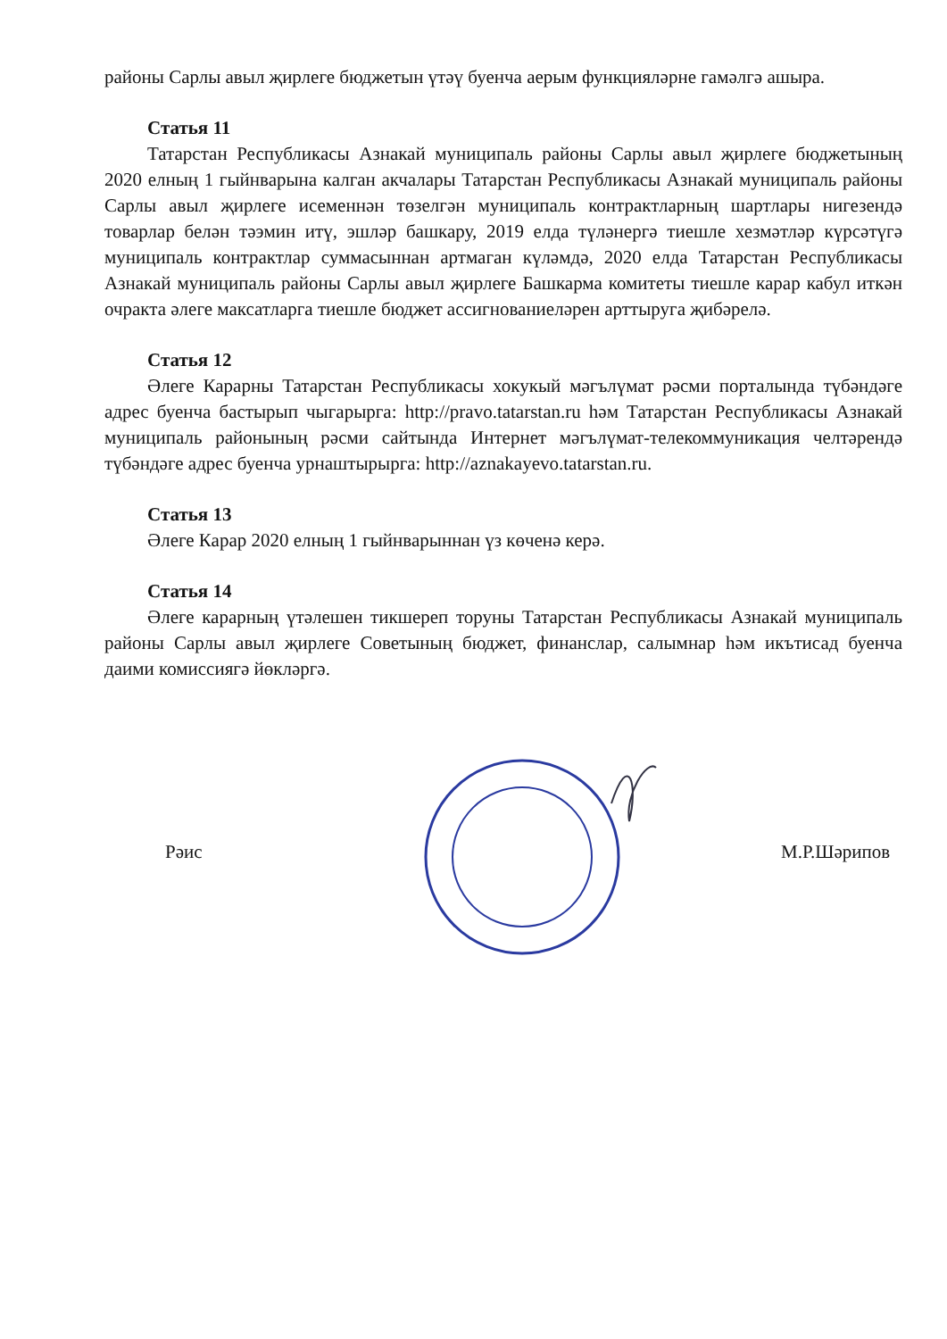районы Сарлы авыл җирлеге бюджетын үтәү буенча аерым функцияләрне гамәлгә ашыра.
Статья 11
Татарстан Республикасы Азнакай муниципаль районы Сарлы авыл җирлеге бюджетының 2020 елның 1 гыйнварына калган акчалары Татарстан Республикасы Азнакай муниципаль районы Сарлы авыл җирлеге исеменнән төзелгән муниципаль контрактларның шартлары нигезендә товарлар белән тәэмин итү, эшләр башкару, 2019 елда түләнергә тиешле хезмәтләр күрсәтүгә муниципаль контрактлар суммасыннан артмаган күләмдә, 2020 елда Татарстан Республикасы Азнакай муниципаль районы Сарлы авыл җирлеге Башкарма комитеты тиешле карар кабул иткән очракта әлеге максатларга тиешле бюджет ассигнованиеләрен арттыруга җибәрелә.
Статья 12
Әлеге Карарны Татарстан Республикасы хокукый мәгълүмат рәсми порталында түбәндәге адрес буенча бастырып чыгарырга: http://pravo.tatarstan.ru һәм Татарстан Республикасы Азнакай муниципаль районының рәсми сайтында Интернет мәгълүмат-телекоммуникация челтәрендә түбәндәге адрес буенча урнаштырырга: http://aznakayevo.tatarstan.ru.
Статья 13
Әлеге Карар 2020 елның 1 гыйнварыннан үз көченә керә.
Статья 14
Әлеге карарның үтәлешен тикшереп торуны Татарстан Республикасы Азнакай муниципаль районы Сарлы авыл җирлеге Советының бюджет, финанслар, салымнар һәм икътисад буенча даими комиссиягә йөкләргә.
Рәис М.Р.Шәрипов